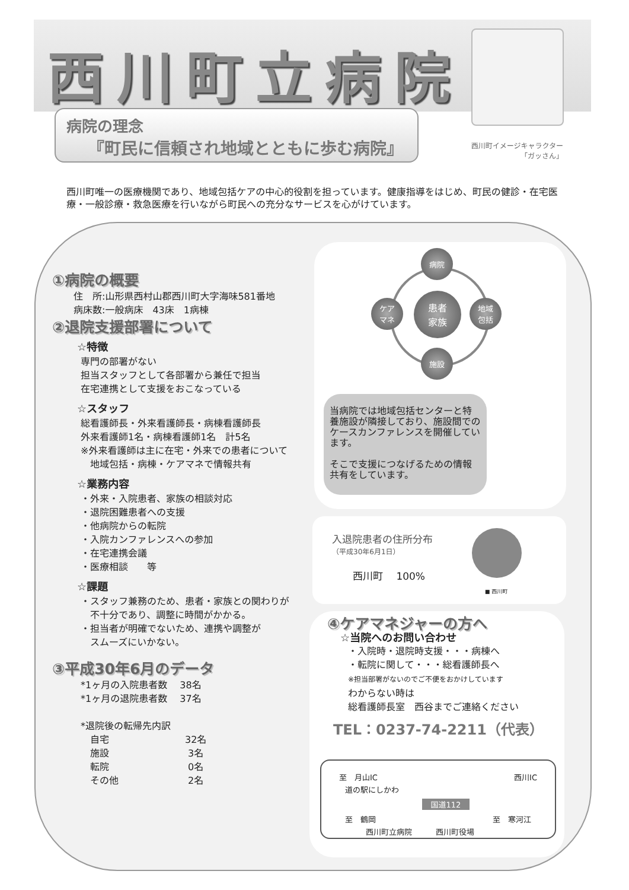西川町立病院
病院の理念
『町民に信頼され地域とともに歩む病院』
西川町イメージキャラクター
「ガッさん」
西川町唯一の医療機関であり、地域包括ケアの中心的役割を担っています。健康指導をはじめ、町民の健診・在宅医療・一般診療・救急医療を行いながら町民への充分なサービスを心がけています。
①病院の概要
住　所:山形県西村山郡西川町大字海味581番地
病床数:一般病床　43床　1病棟
②退院支援部署について
☆特徴
専門の部署がない
担当スタッフとして各部署から兼任で担当
在宅連携として支援をおこなっている
☆スタッフ
総看護師長・外来看護師長・病棟看護師長
外来看護師1名・病棟看護師1名　計5名
※外来看護師は主に在宅・外来での患者について
　地域包括・病棟・ケアマネで情報共有
☆業務内容
・外来・入院患者、家族の相談対応
・退院困難患者への支援
・他病院からの転院
・入院カンファレンスへの参加
・在宅連携会議
・医療相談　　等
☆課題
・スタッフ兼務のため、患者・家族との関わりが
　不十分であり、調整に時間がかかる。
・担当者が明確でないため、連携や調整が
　スムーズにいかない。
③平成30年6月のデータ
*1ヶ月の入院患者数　 38名
*1ヶ月の退院患者数　 37名
*退院後の転帰先内訳
　自宅　　　　　　　　32名
　施設　　　　　　　　 3名
　転院　　　　　　　　 0名
　その他　　　　　　　 2名
病院
ケア
マネ
地域
包括
施設
患者
家族
当病院では地域包括センターと特養施設が隣接しており、施設間でのケースカンファレンスを開催しています。
そこで支援につなげるための情報共有をしています。
入退院患者の住所分布
（平成30年6月1日）
西川町　 100%
■ 西川町
④ケアマネジャーの方へ
☆当院へのお問い合わせ
・入院時・退院時支援・・・病棟へ
・転院に関して・・・総看護師長へ
※担当部署がないのでご不便をおかけしています
わからない時は
総看護師長室　西谷までご連絡ください
TEL：0237-74-2211（代表）
至　月山IC 西川IC
道の駅にしかわ
国道112
至　鶴岡 至　寒河江
西川町立病院 西川町役場